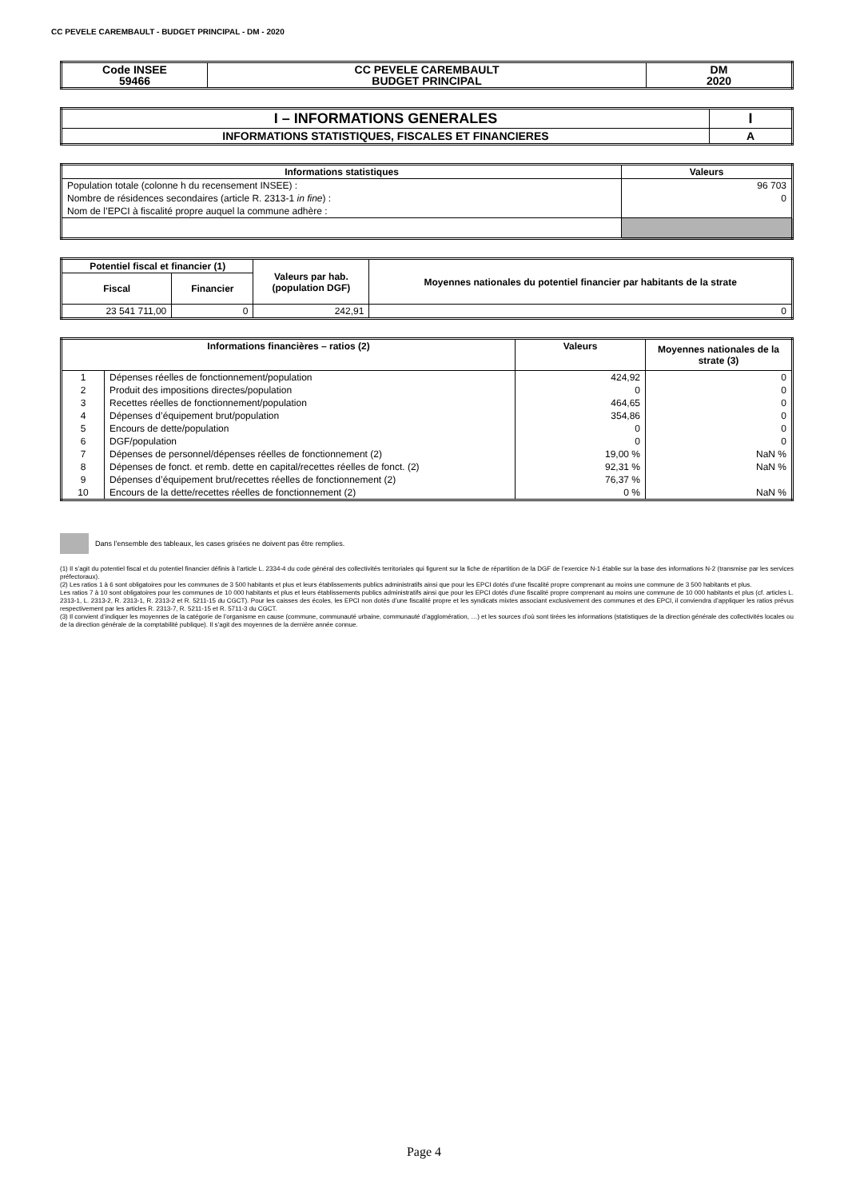CC PEVELE CAREMBAULT - BUDGET PRINCIPAL - DM - 2020
| Code INSEE 59466 | CC PEVELE CAREMBAULT BUDGET PRINCIPAL | DM 2020 |
| --- | --- | --- |
| I – INFORMATIONS GENERALES | I |
| --- | --- |
| INFORMATIONS STATISTIQUES, FISCALES ET FINANCIERES | A |
| Informations statistiques | Valeurs |
| --- | --- |
| Population totale (colonne h du recensement INSEE) : | 96 703 |
| Nombre de résidences secondaires (article R. 2313-1 in fine ) : | 0 |
| Nom de l’EPCI à fiscalité propre auquel la commune adhère : | |
| Potentiel fiscal et financier (1) | | Valeurs par hab. (population DGF) | Moyennes nationales du potentiel financier par habitants de la strate |
| --- | --- | --- | --- |
| Fiscal | Financier | | |
| 23 541 711,00 | 0 | 242,91 | 0 |
| Informations financières – ratios (2) | | Valeurs | Moyennes nationales de la strate (3) |
| --- | --- | --- | --- |
| 1 | Dépenses réelles de fonctionnement/population | 424,92 | 0 |
| 2 | Produit des impositions directes/population | 0 | 0 |
| 3 | Recettes réelles de fonctionnement/population | 464,65 | 0 |
| 4 | Dépenses d’équipement brut/population | 354,86 | 0 |
| 5 | Encours de dette/population | 0 | 0 |
| 6 | DGF/population | 0 | 0 |
| 7 | Dépenses de personnel/dépenses réelles de fonctionnement (2) | 19,00 % | NaN % |
| 8 | Dépenses de fonct. et remb. dette en capital/recettes réelles de fonct. (2) | 92,31 % | NaN % |
| 9 | Dépenses d’équipement brut/recettes réelles de fonctionnement (2) | 76,37 % | |
| 10 | Encours de la dette/recettes réelles de fonctionnement (2) | 0 % | NaN % |
Dans l’ensemble des tableaux, les cases grisées ne doivent pas être remplies.
(1) Il s’agit du potentiel fiscal et du potentiel financier définis à l’article L. 2334-4 du code général des collectivités territoriales qui figurent sur la fiche de répartition de la DGF de l’exercice N-1 établie sur la base des informations N-2 (transmise par les services préfectoraux).
(2) Les ratios 1 à 6 sont obligatoires pour les communes de 3 500 habitants et plus et leurs établissements publics administratifs ainsi que pour les EPCI dotés d’une fiscalité propre comprenant au moins une commune de 3 500 habitants et plus.
Les ratios 7 à 10 sont obligatoires pour les communes de 10 000 habitants et plus et leurs établissements publics administratifs ainsi que pour les EPCI dotés d’une fiscalité propre comprenant au moins une commune de 10 000 habitants et plus (cf. articles L. 2313-1, L. 2313-2, R. 2313-1, R. 2313-2 et R. 5211-15 du CGCT). Pour les caisses des écoles, les EPCI non dotés d’une fiscalité propre et les syndicats mixtes associant exclusivement des communes et des EPCI, il conviendra d’appliquer les ratios prévus respectivement par les articles R. 2313-7, R. 5211-15 et R. 5711-3 du CGCT.
(3) Il convient d’indiquer les moyennes de la catégorie de l’organisme en cause (commune, communauté urbaine, communauté d’agglomération, …) et les sources d’où sont tirées les informations (statistiques de la direction générale des collectivités locales ou de la direction générale de la comptabilité publique). Il s’agit des moyennes de la dernière année connue.
Page 4